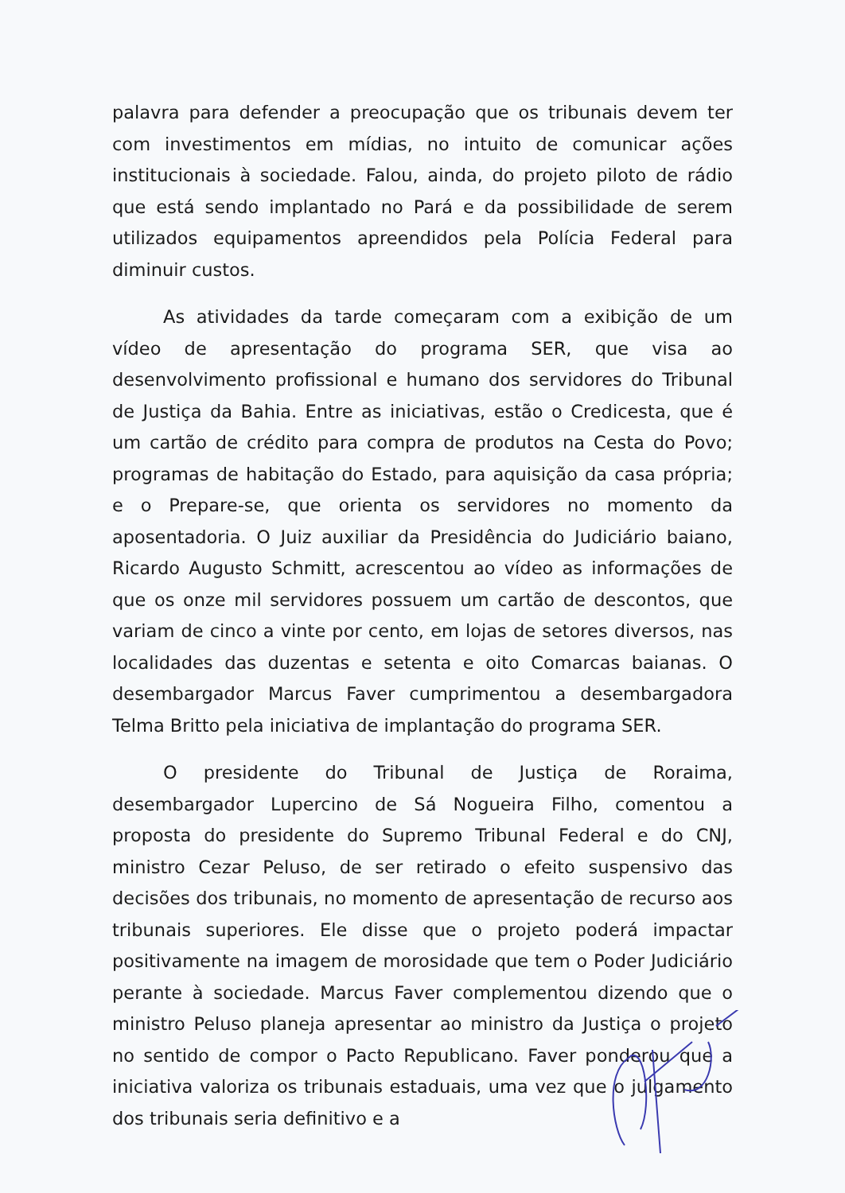palavra para defender a preocupação que os tribunais devem ter com investimentos em mídias, no intuito de comunicar ações institucionais à sociedade. Falou, ainda, do projeto piloto de rádio que está sendo implantado no Pará e da possibilidade de serem utilizados equipamentos apreendidos pela Polícia Federal para diminuir custos.
As atividades da tarde começaram com a exibição de um vídeo de apresentação do programa SER, que visa ao desenvolvimento profissional e humano dos servidores do Tribunal de Justiça da Bahia. Entre as iniciativas, estão o Credicesta, que é um cartão de crédito para compra de produtos na Cesta do Povo; programas de habitação do Estado, para aquisição da casa própria; e o Prepare-se, que orienta os servidores no momento da aposentadoria. O Juiz auxiliar da Presidência do Judiciário baiano, Ricardo Augusto Schmitt, acrescentou ao vídeo as informações de que os onze mil servidores possuem um cartão de descontos, que variam de cinco a vinte por cento, em lojas de setores diversos, nas localidades das duzentas e setenta e oito Comarcas baianas. O desembargador Marcus Faver cumprimentou a desembargadora Telma Britto pela iniciativa de implantação do programa SER.
O presidente do Tribunal de Justiça de Roraima, desembargador Lupercino de Sá Nogueira Filho, comentou a proposta do presidente do Supremo Tribunal Federal e do CNJ, ministro Cezar Peluso, de ser retirado o efeito suspensivo das decisões dos tribunais, no momento de apresentação de recurso aos tribunais superiores. Ele disse que o projeto poderá impactar positivamente na imagem de morosidade que tem o Poder Judiciário perante à sociedade. Marcus Faver complementou dizendo que o ministro Peluso planeja apresentar ao ministro da Justiça o projeto no sentido de compor o Pacto Republicano. Faver ponderou que a iniciativa valoriza os tribunais estaduais, uma vez que o julgamento dos tribunais seria definitivo e a